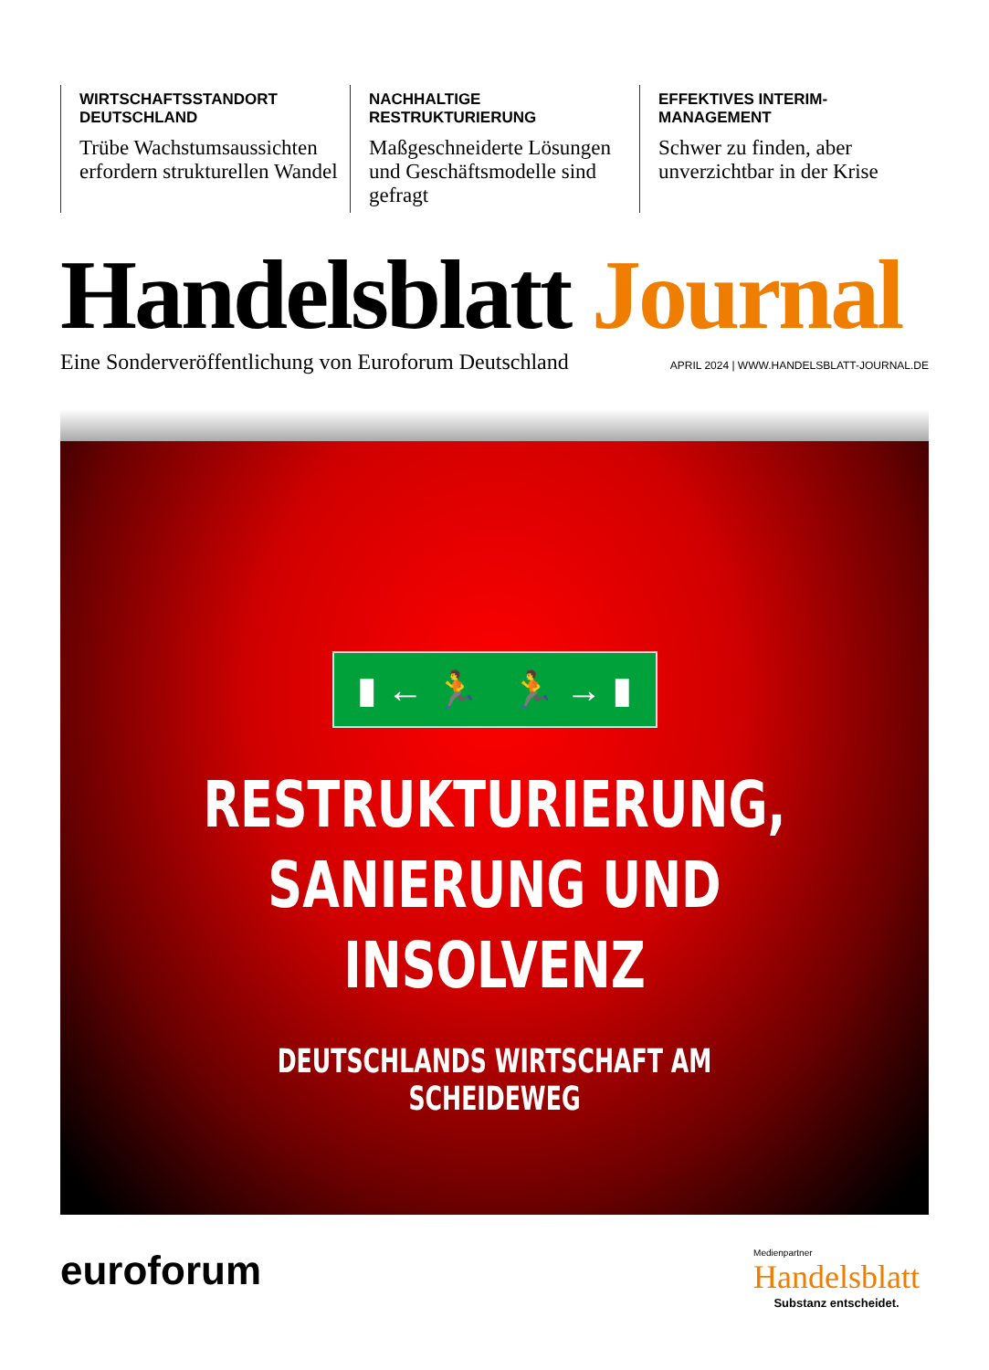WIRTSCHAFTSSTANDORT DEUTSCHLAND
Trübe Wachstumsaussichten erfordern strukturellen Wandel
NACHHALTIGE RESTRUKTURIERUNG
Maßgeschneiderte Lösungen und Geschäftsmodelle sind gefragt
EFFEKTIVES INTERIM-MANAGEMENT
Schwer zu finden, aber unverzichtbar in der Krise
Handelsblatt Journal
Eine Sonderveröffentlichung von Euroforum Deutschland
APRIL 2024 | WWW.HANDELSBLATT-JOURNAL.DE
▮ ← 🏃 🏃 → ▮
RESTRUKTURIERUNG,
SANIERUNG UND
INSOLVENZ
DEUTSCHLANDS WIRTSCHAFT AM SCHEIDEWEG
euroforum
Medienpartner
Handelsblatt
Substanz entscheidet.